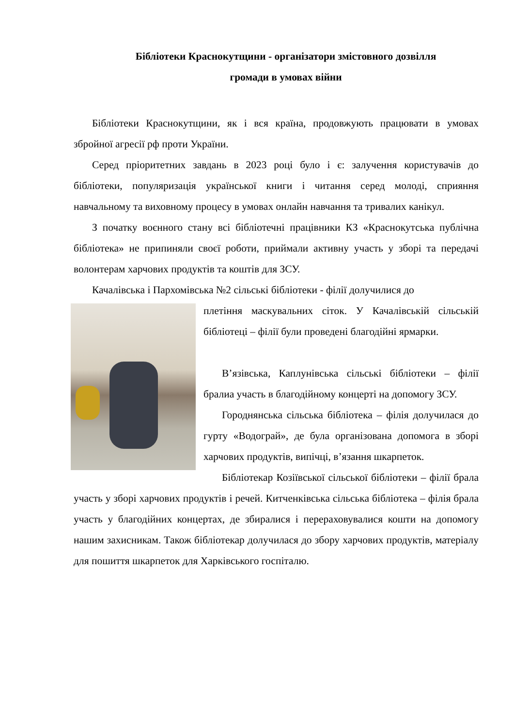Бібліотеки Краснокутщини - організатори змістовного дозвілля
громади в умовах війни
Бібліотеки Краснокутщини, як і вся країна, продовжують працювати в умовах збройної агресії рф проти України.
Серед пріоритетних завдань в 2023 році було і є: залучення користувачів до бібліотеки, популяризація української книги і читання серед молоді, сприяння навчальному та виховному процесу в умовах онлайн навчання та тривалих канікул.
З початку воєнного стану всі бібліотечні працівники КЗ «Краснокутська публічна бібліотека» не припиняли своєї роботи, приймали активну участь у зборі та передачі волонтерам харчових продуктів та коштів для ЗСУ.
Качалівська і Пархомівська №2 сільські бібліотеки - філії долучилися до
плетіння маскувальних сіток. У Качалівській сільській бібліотеці – філії були проведені благодійні ярмарки.
В’язівська, Каплунівська сільські бібліотеки – філії бралиа участь в благодійному концерті на допомогу ЗСУ.
Городнянська сільська бібліотека – філія долучилася до гурту «Водограй», де була організована допомога в зборі харчових продуктів, випічці, в’язання шкарпеток.
Бібліотекар Козіївської сільської бібліотеки – філії брала участь у зборі харчових продуктів і речей. Китченківська сільська бібліотека – філія брала участь у благодійних концертах, де збиралися і перераховувалися кошти на допомогу нашим захисникам. Також бібліотекар долучилася до збору харчових продуктів, матеріалу для пошиття шкарпеток для Харківського госпіталю.